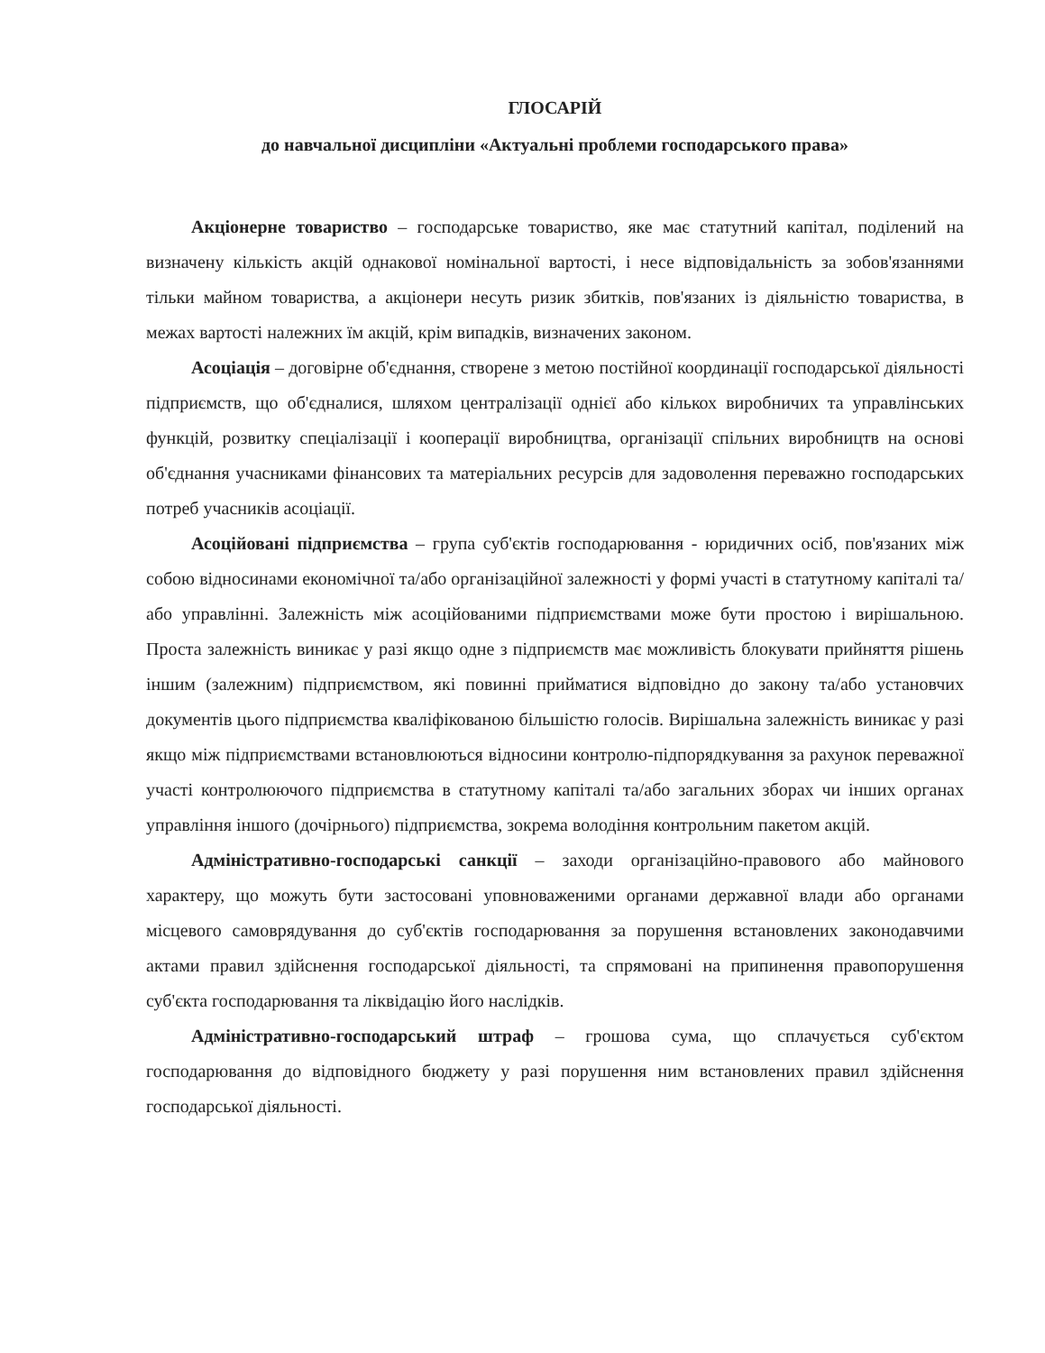ГЛОСАРІЙ
до навчальної дисципліни «Актуальні проблеми господарського права»
Акціонерне товариство – господарське товариство, яке має статутний капітал, поділений на визначену кількість акцій однакової номінальної вартості, і несе відповідальність за зобов'язаннями тільки майном товариства, а акціонери несуть ризик збитків, пов'язаних із діяльністю товариства, в межах вартості належних їм акцій, крім випадків, визначених законом.
Асоціація – договірне об'єднання, створене з метою постійної координації господарської діяльності підприємств, що об'єдналися, шляхом централізації однієї або кількох виробничих та управлінських функцій, розвитку спеціалізації і кооперації виробництва, організації спільних виробництв на основі об'єднання учасниками фінансових та матеріальних ресурсів для задоволення переважно господарських потреб учасників асоціації.
Асоційовані підприємства – група суб'єктів господарювання - юридичних осіб, пов'язаних між собою відносинами економічної та/або організаційної залежності у формі участі в статутному капіталі та/або управлінні. Залежність між асоційованими підприємствами може бути простою і вирішальною. Проста залежність виникає у разі якщо одне з підприємств має можливість блокувати прийняття рішень іншим (залежним) підприємством, які повинні прийматися відповідно до закону та/або установчих документів цього підприємства кваліфікованою більшістю голосів. Вирішальна залежність виникає у разі якщо між підприємствами встановлюються відносини контролю-підпорядкування за рахунок переважної участі контролюючого підприємства в статутному капіталі та/або загальних зборах чи інших органах управління іншого (дочірнього) підприємства, зокрема володіння контрольним пакетом акцій.
Адміністративно-господарські санкції – заходи організаційно-правового або майнового характеру, що можуть бути застосовані уповноваженими органами державної влади або органами місцевого самоврядування до суб'єктів господарювання за порушення встановлених законодавчими актами правил здійснення господарської діяльності, та спрямовані на припинення правопорушення суб'єкта господарювання та ліквідацію його наслідків.
Адміністративно-господарський штраф – грошова сума, що сплачується суб'єктом господарювання до відповідного бюджету у разі порушення ним встановлених правил здійснення господарської діяльності.